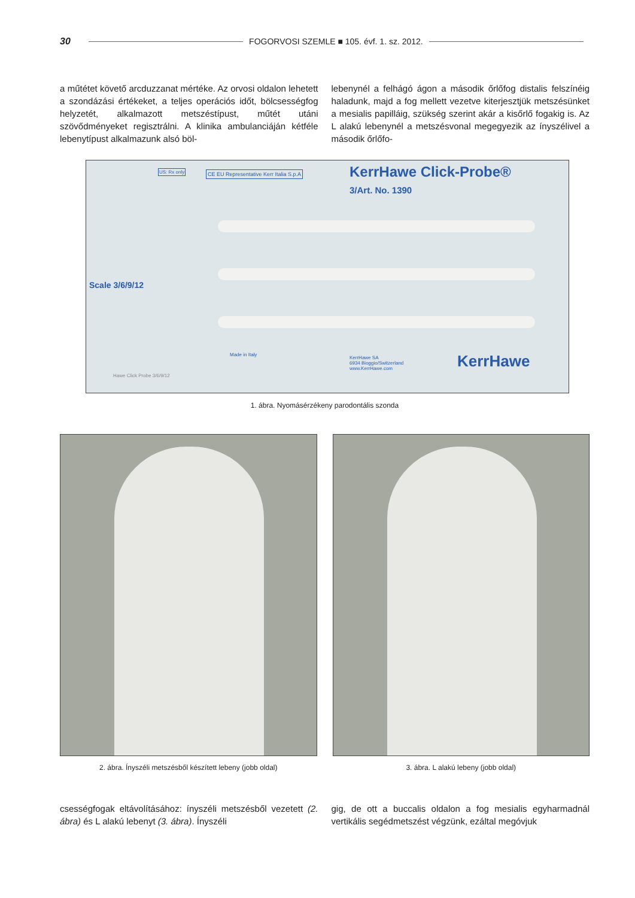30 FOGORVOSI SZEMLE ■ 105. évf. 1. sz. 2012.
a műtétet követő arcduzzanat mértéke. Az orvosi oldalon lehetett a szondázási értékeket, a teljes operációs időt, bölcsességfog helyzetét, alkalmazott metszéstípust, műtét utáni szövődményeket regisztrálni. A klinika ambulanciáján kétféle lebenytípust alkalmazunk alsó böl-
lebenynél a felhágó ágon a második őrlőfog distalis felszínéig haladunk, majd a fog mellett vezetve kiterjesztjük metszésünket a mesialis papilláig, szükség szerint akár a kisőrlő fogakig is. Az L alakú lebenynél a metszésvonal megegyezik az ínyszélivel a második őrlőfo-
KerrHawe Click-Probe®
3/Art. No. 1390
CE EU Representative Kerr Italia S.p.A
US: Rx only
Scale 3/6/9/12
Made in Italy
KerrHawe SA
6934 Bioggio/Switzerland
www.KerrHawe.com
KerrHawe
Hawe Click Probe 3/6/9/12
1. ábra. Nyomásérzékeny parodontális szonda
2. ábra. Ínyszéli metszésből készített lebeny (jobb oldal)
3. ábra. L alakú lebeny (jobb oldal)
csességfogak eltávolításához: ínyszéli metszésből vezetett (2. ábra) és L alakú lebenyt (3. ábra). Ínyszéli
gig, de ott a buccalis oldalon a fog mesialis egyharmadnál vertikális segédmetszést végzünk, ezáltal megóvjuk